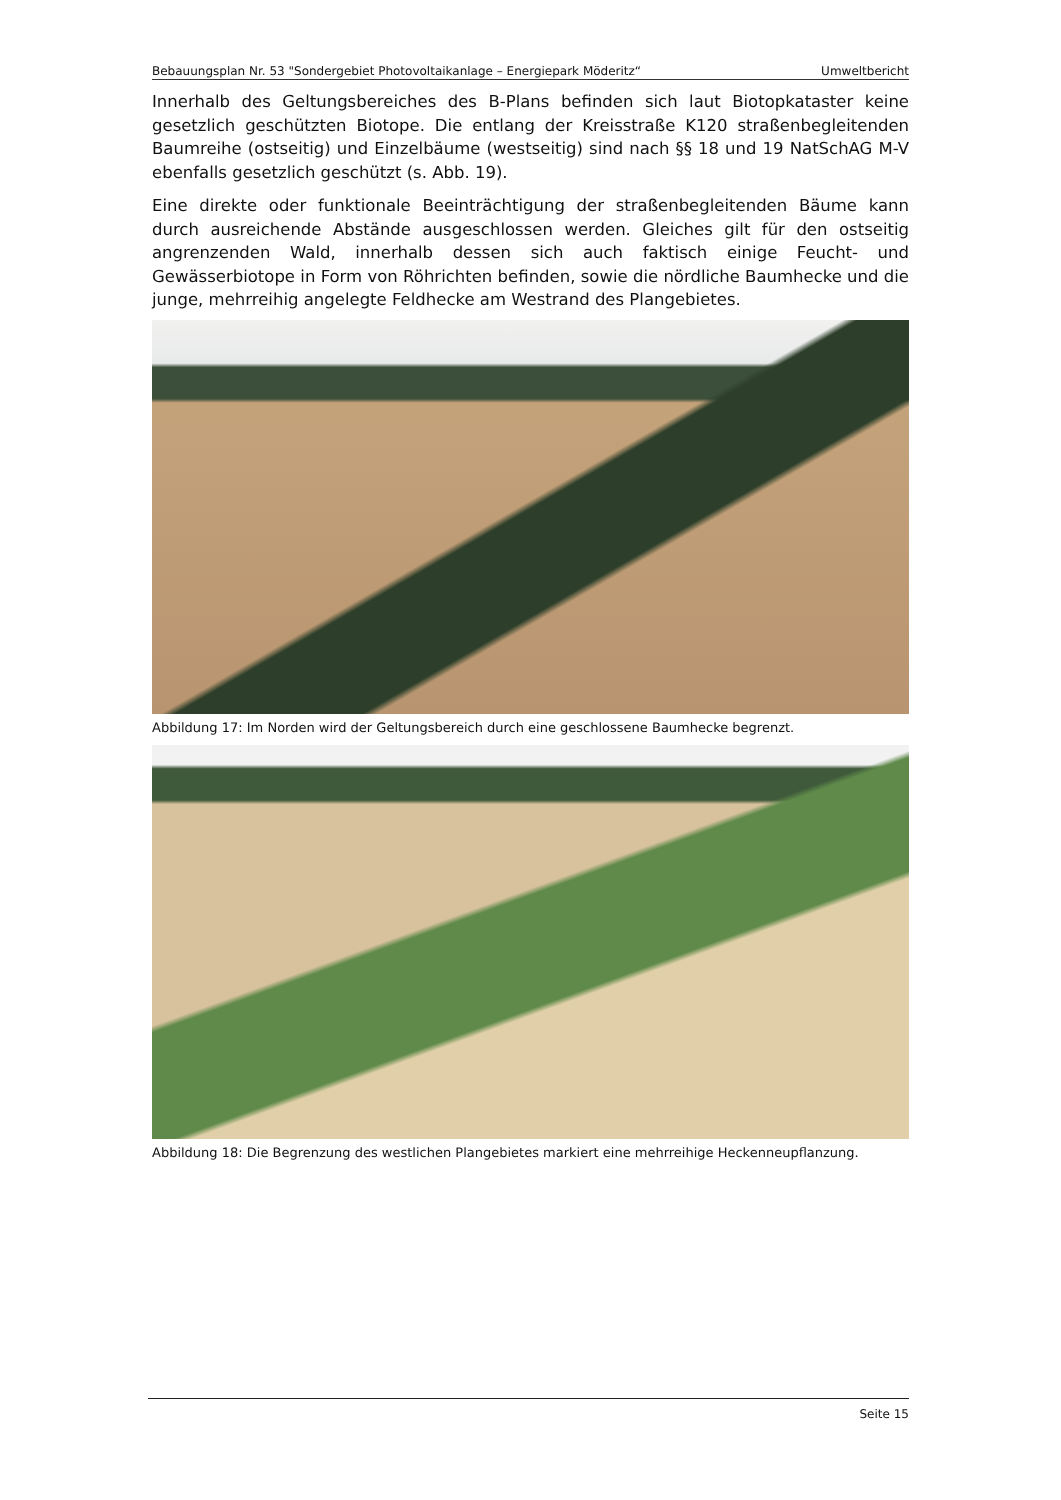Bebauungsplan Nr. 53 "Sondergebiet Photovoltaikanlage – Energiepark Möderitz“Umweltbericht
Innerhalb des Geltungsbereiches des B-Plans befinden sich laut Biotopkataster keine gesetzlich geschützten Biotope. Die entlang der Kreisstraße K120 straßenbegleitenden Baumreihe (ostseitig) und Einzelbäume (westseitig) sind nach §§ 18 und 19 NatSchAG M-V ebenfalls gesetzlich geschützt (s. Abb. 19).
Eine direkte oder funktionale Beeinträchtigung der straßenbegleitenden Bäume kann durch ausreichende Abstände ausgeschlossen werden. Gleiches gilt für den ostseitig angrenzenden Wald, innerhalb dessen sich auch faktisch einige Feucht- und Gewässerbiotope in Form von Röhrichten befinden, sowie die nördliche Baumhecke und die junge, mehrreihig angelegte Feldhecke am Westrand des Plangebietes.
Abbildung 17: Im Norden wird der Geltungsbereich durch eine geschlossene Baumhecke begrenzt.
Abbildung 18: Die Begrenzung des westlichen Plangebietes markiert eine mehrreihige Heckenneupflanzung.
Seite 15